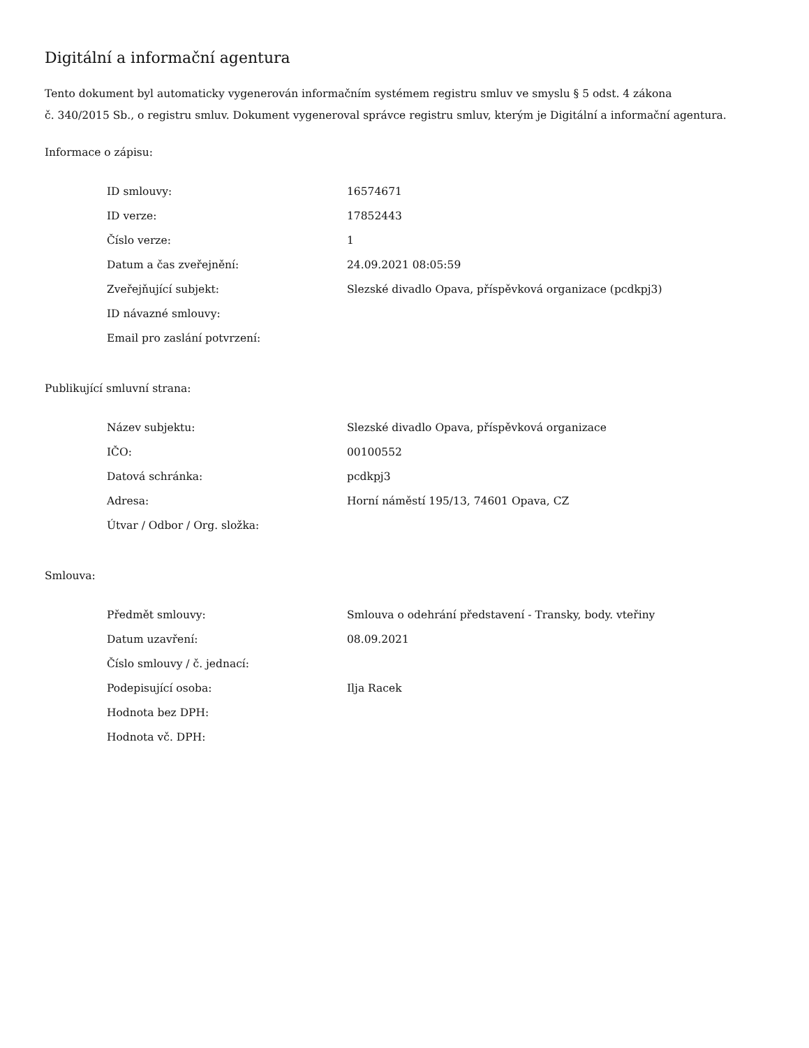Digitální a informační agentura
Tento dokument byl automaticky vygenerován informačním systémem registru smluv ve smyslu § 5 odst. 4 zákona
č. 340/2015 Sb., o registru smluv. Dokument vygeneroval správce registru smluv, kterým je Digitální a informační agentura.
Informace o zápisu:
| ID smlouvy: | 16574671 |
| ID verze: | 17852443 |
| Číslo verze: | 1 |
| Datum a čas zveřejnění: | 24.09.2021 08:05:59 |
| Zveřejňující subjekt: | Slezské divadlo Opava, příspěvková organizace (pcdkpj3) |
| ID návazné smlouvy: | |
| Email pro zaslání potvrzení: | |
Publikující smluvní strana:
| Název subjektu: | Slezské divadlo Opava, příspěvková organizace |
| IČO: | 00100552 |
| Datová schránka: | pcdkpj3 |
| Adresa: | Horní náměstí 195/13, 74601 Opava, CZ |
| Útvar / Odbor / Org. složka: | |
Smlouva:
| Předmět smlouvy: | Smlouva o odehrání představení - Transky, body. vteřiny |
| Datum uzavření: | 08.09.2021 |
| Číslo smlouvy / č. jednací: | |
| Podepisující osoba: | Ilja Racek |
| Hodnota bez DPH: | |
| Hodnota vč. DPH: | |